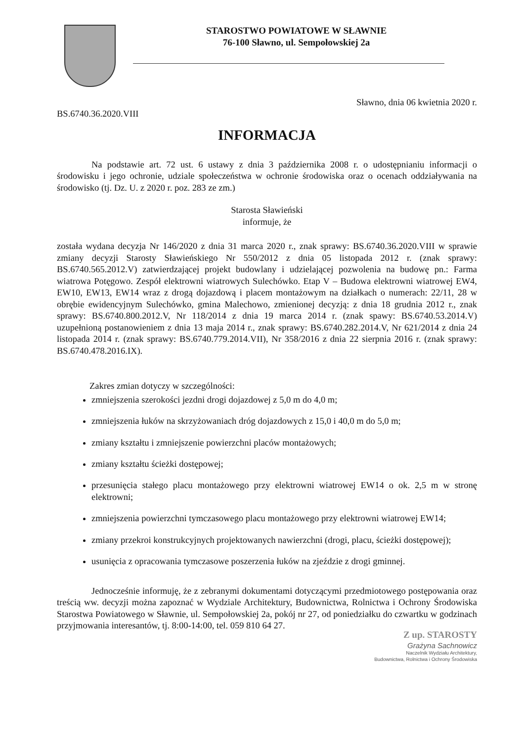STAROSTWO POWIATOWE W SŁAWNIE
76-100 Sławno, ul. Sempołowskiej 2a
Sławno, dnia 06 kwietnia 2020 r.
BS.6740.36.2020.VIII
INFORMACJA
Na podstawie art. 72 ust. 6 ustawy z dnia 3 października 2008 r. o udostępnianiu informacji o środowisku i jego ochronie, udziale społeczeństwa w ochronie środowiska oraz o ocenach oddziaływania na środowisko (tj. Dz. U. z 2020 r. poz. 283 ze zm.)
Starosta Sławieński
informuje, że
została wydana decyzja Nr 146/2020 z dnia 31 marca 2020 r., znak sprawy: BS.6740.36.2020.VIII w sprawie zmiany decyzji Starosty Sławieńskiego Nr 550/2012 z dnia 05 listopada 2012 r. (znak sprawy: BS.6740.565.2012.V) zatwierdzającej projekt budowlany i udzielającej pozwolenia na budowę pn.: Farma wiatrowa Potęgowo. Zespół elektrowni wiatrowych Sulechówko. Etap V – Budowa elektrowni wiatrowej EW4, EW10, EW13, EW14 wraz z drogą dojazdową i placem montażowym na działkach o numerach: 22/11, 28 w obrębie ewidencyjnym Sulechówko, gmina Malechowo, zmienionej decyzją: z dnia 18 grudnia 2012 r., znak sprawy: BS.6740.800.2012.V, Nr 118/2014 z dnia 19 marca 2014 r. (znak spawy: BS.6740.53.2014.V) uzupełnioną postanowieniem z dnia 13 maja 2014 r., znak sprawy: BS.6740.282.2014.V, Nr 621/2014 z dnia 24 listopada 2014 r. (znak sprawy: BS.6740.779.2014.VII), Nr 358/2016 z dnia 22 sierpnia 2016 r. (znak sprawy: BS.6740.478.2016.IX).
Zakres zmian dotyczy w szczególności:
zmniejszenia szerokości jezdni drogi dojazdowej z 5,0 m do 4,0 m;
zmniejszenia łuków na skrzyżowaniach dróg dojazdowych z 15,0 i 40,0 m do 5,0 m;
zmiany kształtu i zmniejszenie powierzchni placów montażowych;
zmiany kształtu ścieżki dostępowej;
przesunięcia stałego placu montażowego przy elektrowni wiatrowej EW14 o ok. 2,5 m w stronę elektrowni;
zmniejszenia powierzchni tymczasowego placu montażowego przy elektrowni wiatrowej EW14;
zmiany przekroi konstrukcyjnych projektowanych nawierzchni (drogi, placu, ścieżki dostępowej);
usunięcia z opracowania tymczasowe poszerzenia łuków na zjeździe z drogi gminnej.
Jednocześnie informuję, że z zebranymi dokumentami dotyczącymi przedmiotowego postępowania oraz treścią ww. decyzji można zapoznać w Wydziale Architektury, Budownictwa, Rolnictwa i Ochrony Środowiska Starostwa Powiatowego w Sławnie, ul. Sempołowskiej 2a, pokój nr 27, od poniedziałku do czwartku w godzinach przyjmowania interesantów, tj. 8:00-14:00, tel. 059 810 64 27.
Z up. STAROSTY
Grażyna Sachnowicz
Naczelnik Wydziału Architektury,
Budownictwa, Rolnictwa i Ochrony Środowiska